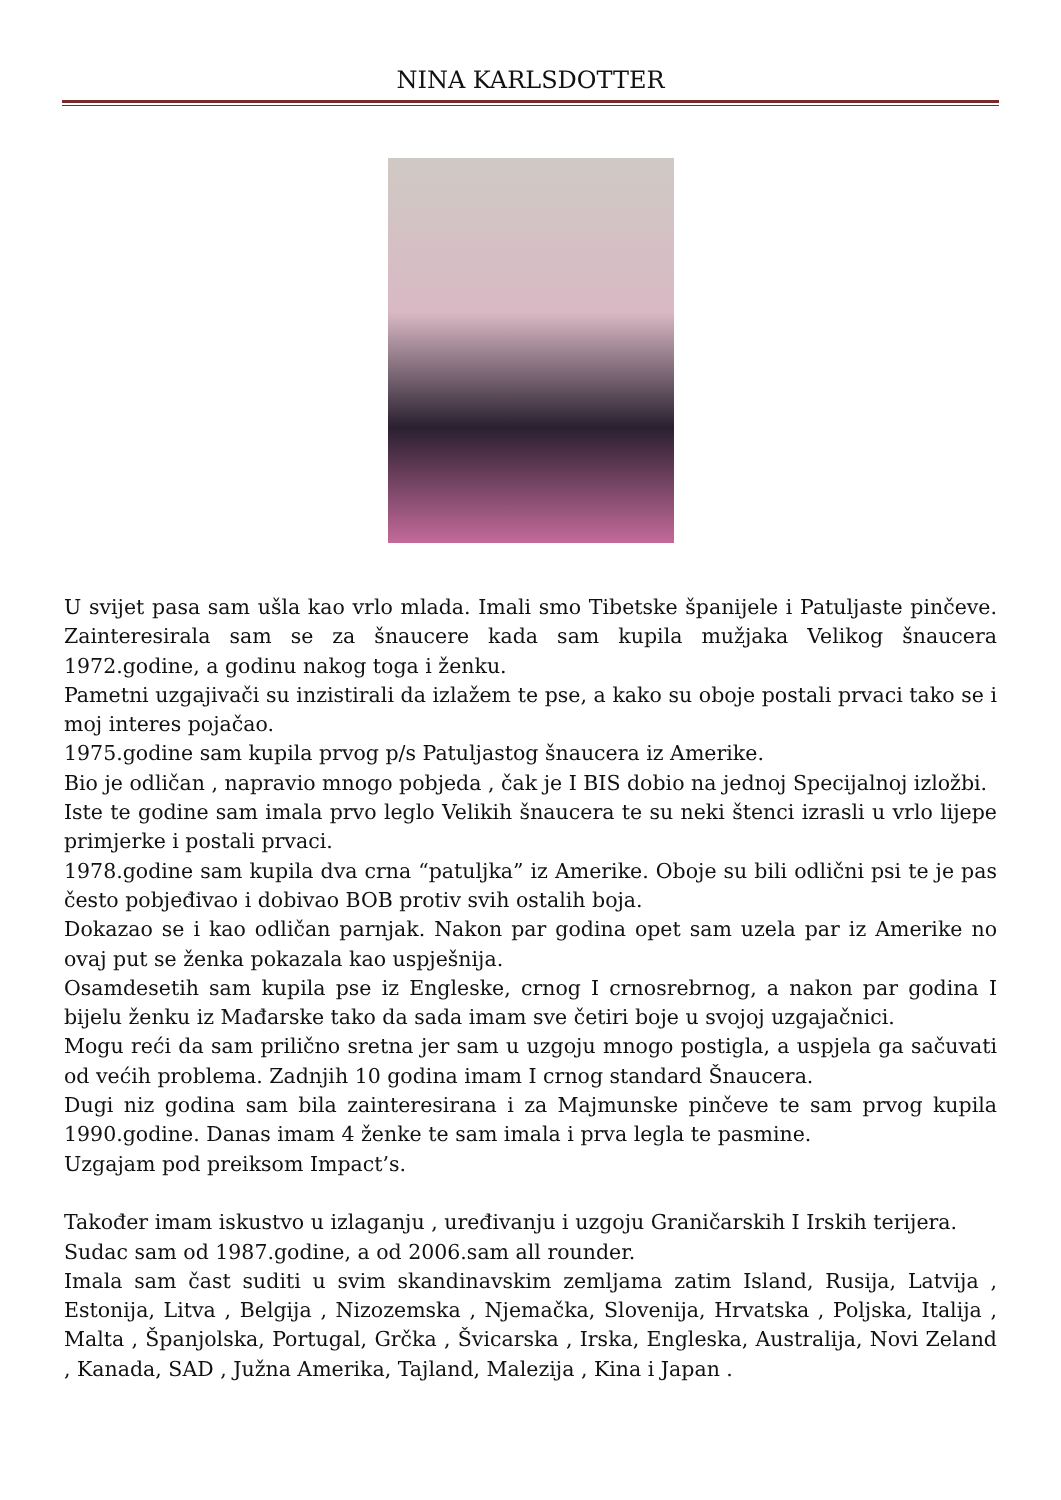NINA KARLSDOTTER
U svijet pasa sam ušla kao vrlo mlada. Imali smo Tibetske španijele i Patuljaste pinčeve. Zainteresirala sam se za šnaucere kada sam kupila mužjaka Velikog šnaucera 1972.godine, a godinu nakog toga i ženku.
Pametni uzgajivači su inzistirali da izlažem te pse, a kako su oboje postali prvaci tako se i moj interes pojačao.
1975.godine sam kupila prvog p/s Patuljastog šnaucera iz Amerike.
Bio je odličan , napravio mnogo pobjeda , čak je I BIS dobio na jednoj Specijalnoj izložbi.
Iste te godine sam imala prvo leglo Velikih šnaucera te su neki štenci izrasli u vrlo lijepe primjerke i postali prvaci.
1978.godine sam kupila dva crna “patuljka” iz Amerike. Oboje su bili odlični psi te je pas često pobjeđivao i dobivao BOB protiv svih ostalih boja.
Dokazao se i kao odličan parnjak. Nakon par godina opet sam uzela par iz Amerike no ovaj put se ženka pokazala kao uspješnija.
Osamdesetih sam kupila pse iz Engleske, crnog I crnosrebrnog, a nakon par godina I bijelu ženku iz Mađarske tako da sada imam sve četiri boje u svojoj uzgajačnici.
Mogu reći da sam prilično sretna jer sam u uzgoju mnogo postigla, a uspjela ga sačuvati od većih problema. Zadnjih 10 godina imam I crnog standard Šnaucera.
Dugi niz godina sam bila zainteresirana i za Majmunske pinčeve te sam prvog kupila 1990.godine. Danas imam 4 ženke te sam imala i prva legla te pasmine.
Uzgajam pod preiksom Impact’s.
Također imam iskustvo u izlaganju , uređivanju i uzgoju Graničarskih I Irskih terijera.
Sudac sam od 1987.godine, a od 2006.sam all rounder.
Imala sam čast suditi u svim skandinavskim zemljama zatim Island, Rusija, Latvija , Estonija, Litva , Belgija , Nizozemska , Njemačka, Slovenija, Hrvatska , Poljska, Italija , Malta , Španjolska, Portugal, Grčka , Švicarska , Irska, Engleska, Australija, Novi Zeland , Kanada, SAD , Južna Amerika, Tajland, Malezija , Kina i Japan .